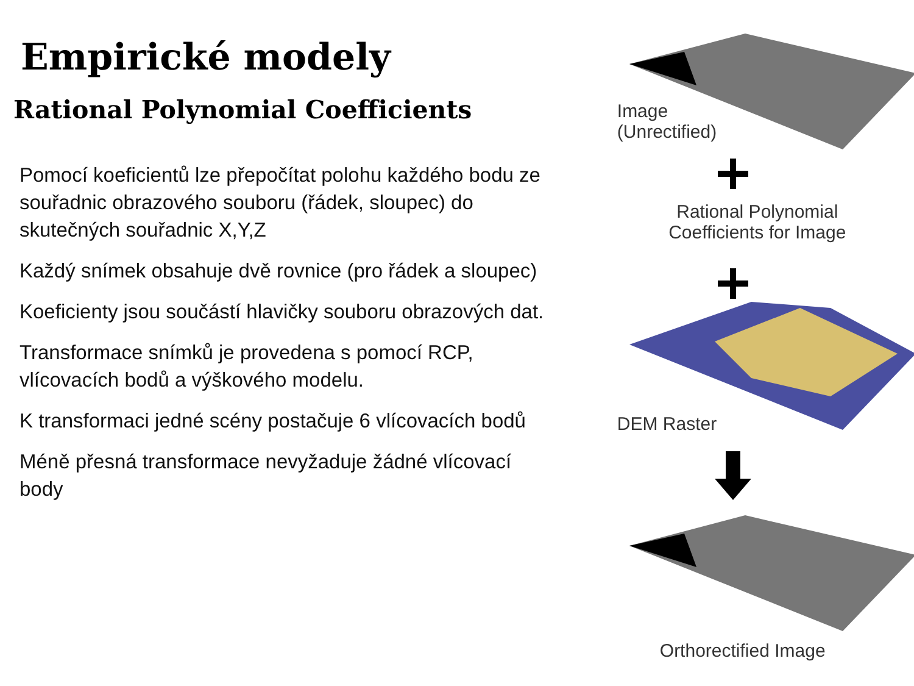Empirické modely
Rational Polynomial Coefficients
Pomocí koeficientů lze přepočítat polohu každého bodu ze souřadnic obrazového souboru (řádek, sloupec) do skutečných souřadnic X,Y,Z
Každý snímek obsahuje dvě rovnice (pro řádek a sloupec)
Koeficienty jsou součástí hlavičky souboru obrazových dat.
Transformace snímků je provedena s pomocí RCP, vlícovacích bodů a výškového modelu.
K transformaci jedné scény postačuje 6 vlícovacích bodů
Méně přesná transformace nevyžaduje žádné vlícovací body
Image
(Unrectified)
Rational Polynomial
Coefficients for Image
DEM Raster
Orthorectified Image